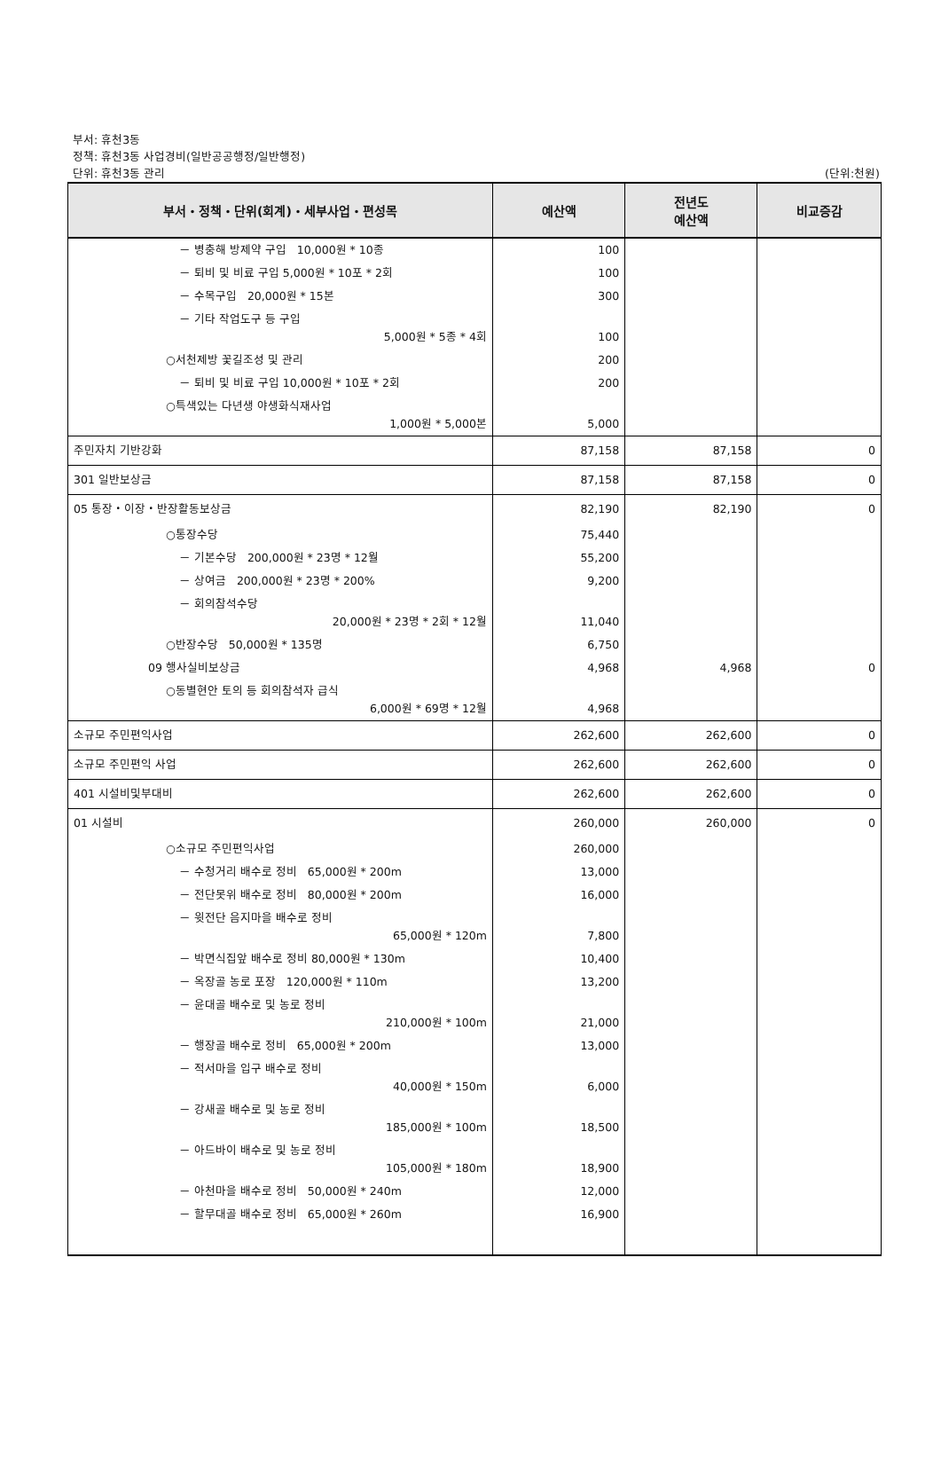부서: 휴천3동
정책: 휴천3동 사업경비(일반공공행정/일반행정)
단위: 휴천3동 관리
(단위:천원)
| 부서・정책・단위(회계)・세부사업・편성목 | 예산액 | 전년도 예산액 | 비교증감 |
| --- | --- | --- | --- |
| － 병충해 방제약 구입 10,000원 * 10종 | 100 | | |
| － 퇴비 및 비료 구입 5,000원 * 10포 * 2회 | 100 | | |
| － 수목구입 20,000원 * 15본 | 300 | | |
| － 기타 작업도구 등 구입 5,000원 * 5종 * 4회 | 100 | | |
| ○서천제방 꽃길조성 및 관리 | 200 | | |
| － 퇴비 및 비료 구입 10,000원 * 10포 * 2회 | 200 | | |
| ○특색있는 다년생 야생화식재사업 1,000원 * 5,000본 | 5,000 | | |
| 주민자치 기반강화 | 87,158 | 87,158 | 0 |
| 301 일반보상금 | 87,158 | 87,158 | 0 |
| 05 통장・이장・반장활동보상금 | 82,190 | 82,190 | 0 |
| ○통장수당 | 75,440 | | |
| － 기본수당 200,000원 * 23명 * 12월 | 55,200 | | |
| － 상여금 200,000원 * 23명 * 200% | 9,200 | | |
| － 회의참석수당 20,000원 * 23명 * 2회 * 12월 | 11,040 | | |
| ○반장수당 50,000원 * 135명 | 6,750 | | |
| 09 행사실비보상금 | 4,968 | 4,968 | 0 |
| ○동별현안 토의 등 회의참석자 급식 6,000원 * 69명 * 12월 | 4,968 | | |
| 소규모 주민편익사업 | 262,600 | 262,600 | 0 |
| 소규모 주민편익 사업 | 262,600 | 262,600 | 0 |
| 401 시설비및부대비 | 262,600 | 262,600 | 0 |
| 01 시설비 | 260,000 | 260,000 | 0 |
| ○소규모 주민편익사업 | 260,000 | | |
| － 수청거리 배수로 정비 65,000원 * 200m | 13,000 | | |
| － 전단못위 배수로 정비 80,000원 * 200m | 16,000 | | |
| － 윗전단 음지마을 배수로 정비 65,000원 * 120m | 7,800 | | |
| － 박면식집앞 배수로 정비 80,000원 * 130m | 10,400 | | |
| － 옥장골 농로 포장 120,000원 * 110m | 13,200 | | |
| － 윤대골 배수로 및 농로 정비 210,000원 * 100m | 21,000 | | |
| － 행장골 배수로 정비 65,000원 * 200m | 13,000 | | |
| － 적서마을 입구 배수로 정비 40,000원 * 150m | 6,000 | | |
| － 강새골 배수로 및 농로 정비 185,000원 * 100m | 18,500 | | |
| － 아드바이 배수로 및 농로 정비 105,000원 * 180m | 18,900 | | |
| － 아천마을 배수로 정비 50,000원 * 240m | 12,000 | | |
| － 할무대골 배수로 정비 65,000원 * 260m | 16,900 | | |